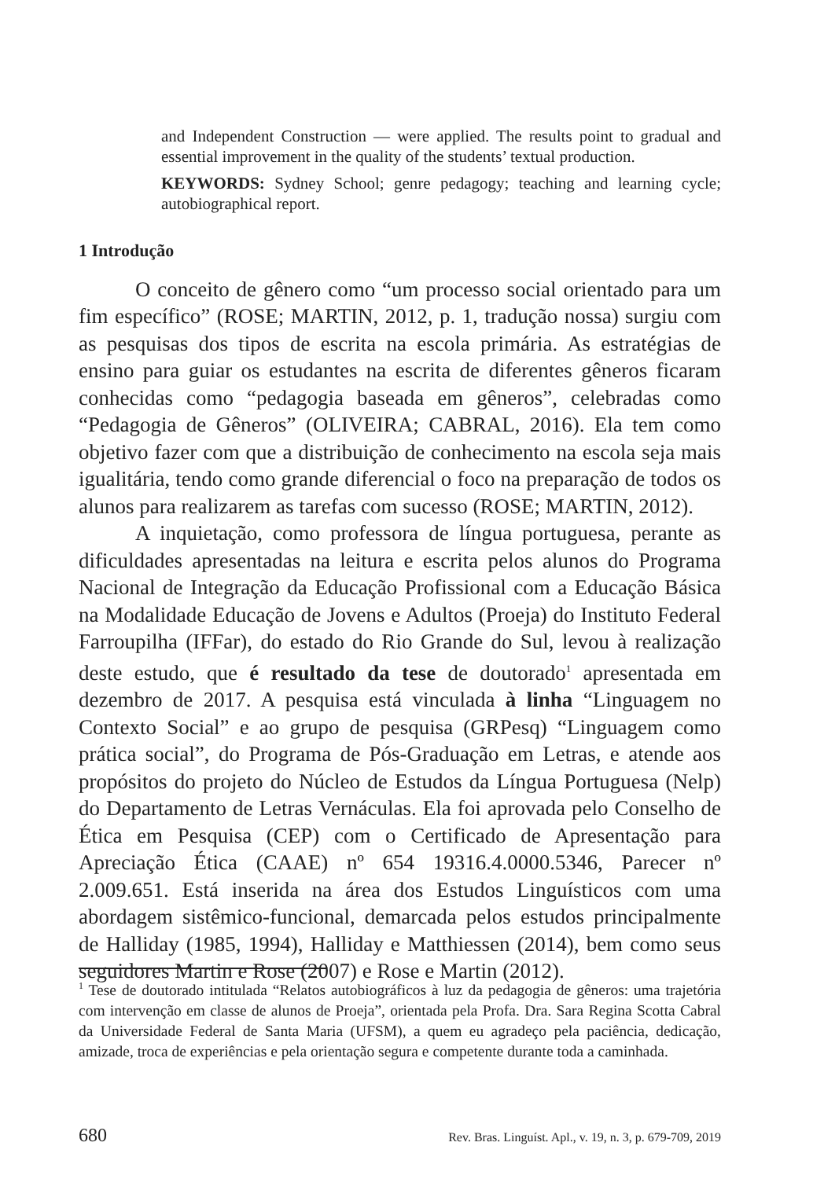and Independent Construction — were applied. The results point to gradual and essential improvement in the quality of the students’ textual production.
KEYWORDS: Sydney School; genre pedagogy; teaching and learning cycle; autobiographical report.
1 Introdução
O conceito de gênero como “um processo social orientado para um fim específico” (ROSE; MARTIN, 2012, p. 1, tradução nossa) surgiu com as pesquisas dos tipos de escrita na escola primária. As estratégias de ensino para guiar os estudantes na escrita de diferentes gêneros ficaram conhecidas como “pedagogia baseada em gêneros”, celebradas como “Pedagogia de Gêneros” (OLIVEIRA; CABRAL, 2016). Ela tem como objetivo fazer com que a distribuição de conhecimento na escola seja mais igualitária, tendo como grande diferencial o foco na preparação de todos os alunos para realizarem as tarefas com sucesso (ROSE; MARTIN, 2012).
A inquietação, como professora de língua portuguesa, perante as dificuldades apresentadas na leitura e escrita pelos alunos do Programa Nacional de Integração da Educação Profissional com a Educação Básica na Modalidade Educação de Jovens e Adultos (Proeja) do Instituto Federal Farroupilha (IFFar), do estado do Rio Grande do Sul, levou à realização deste estudo, que é resultado da tese de doutorado<sup>1</sup> apresentada em dezembro de 2017. A pesquisa está vinculada à linha “Linguagem no Contexto Social” e ao grupo de pesquisa (GRPesq) “Linguagem como prática social”, do Programa de Pós-Graduação em Letras, e atende aos propósitos do projeto do Núcleo de Estudos da Língua Portuguesa (Nelp) do Departamento de Letras Vernáculas. Ela foi aprovada pelo Conselho de Ética em Pesquisa (CEP) com o Certificado de Apresentação para Apreciação Ética (CAAE) nº 654 19316.4.0000.5346, Parecer nº 2.009.651. Está inserida na área dos Estudos Linguísticos com uma abordagem sistêmico-funcional, demarcada pelos estudos principalmente de Halliday (1985, 1994), Halliday e Matthiessen (2014), bem como seus seguidores Martin e Rose (2007) e Rose e Martin (2012).
<sup>1</sup> Tese de doutorado intitulada “Relatos autobiográficos à luz da pedagogia de gêneros: uma trajetória com intervenção em classe de alunos de Proeja”, orientada pela Profa. Dra. Sara Regina Scotta Cabral da Universidade Federal de Santa Maria (UFSM), a quem eu agradeço pela paciência, dedicação, amizade, troca de experiências e pela orientação segura e competente durante toda a caminhada.
680 Rev. Bras. Linguíst. Apl., v. 19, n. 3, p. 679-709, 2019